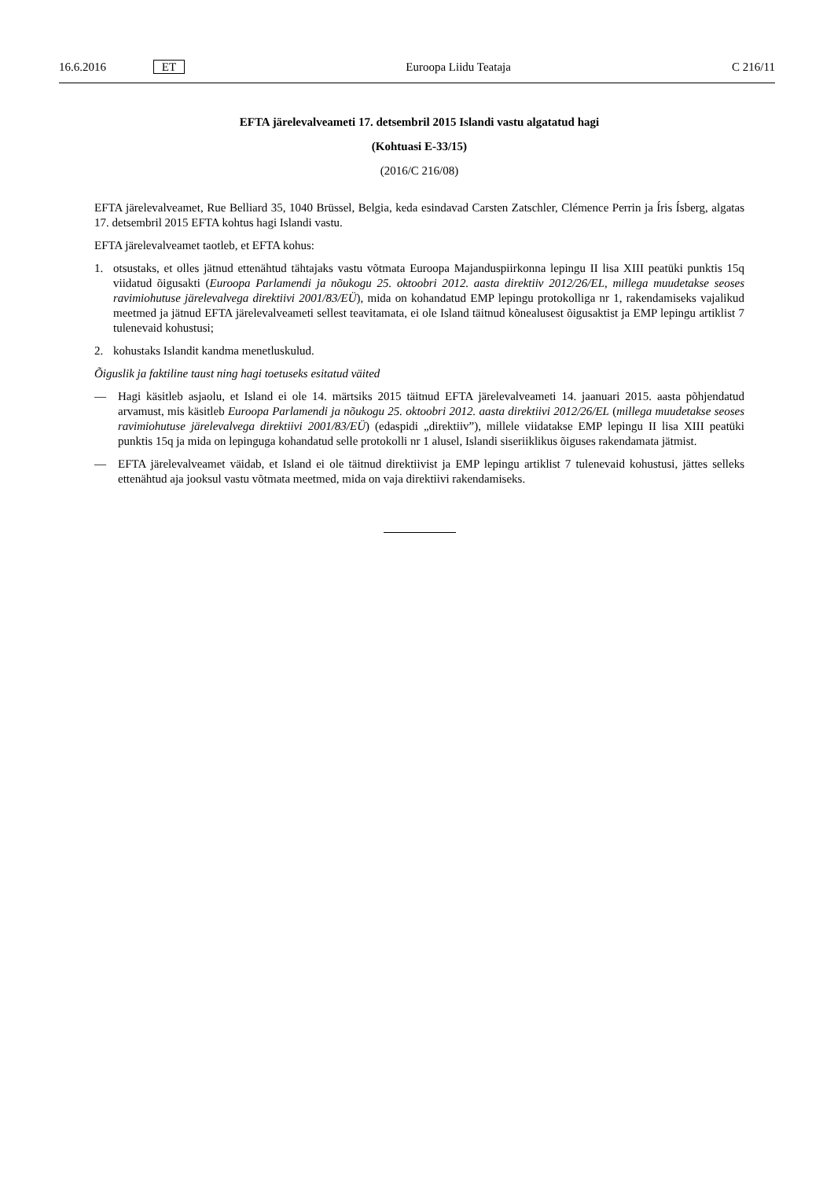16.6.2016 ET Euroopa Liidu Teataja C 216/11
EFTA järelevalveameti 17. detsembril 2015 Islandi vastu algatatud hagi
(Kohtuasi E-33/15)
(2016/C 216/08)
EFTA järelevalveamet, Rue Belliard 35, 1040 Brüssel, Belgia, keda esindavad Carsten Zatschler, Clémence Perrin ja Íris Ísberg, algatas 17. detsembril 2015 EFTA kohtus hagi Islandi vastu.
EFTA järelevalveamet taotleb, et EFTA kohus:
1. otsustaks, et olles jätnud ettenähtud tähtajaks vastu võtmata Euroopa Majanduspiirkonna lepingu II lisa XIII peatüki punktis 15q viidatud õigusakti (Euroopa Parlamendi ja nõukogu 25. oktoobri 2012. aasta direktiiv 2012/26/EL, millega muudetakse seoses ravimiohutuse järelevalvega direktiivi 2001/83/EÜ), mida on kohandatud EMP lepingu protokolliga nr 1, rakendamiseks vajalikud meetmed ja jätnud EFTA järelevalveameti sellest teavitamata, ei ole Island täitnud kõnealusest õigusaktist ja EMP lepingu artiklist 7 tulenevaid kohustusi;
2. kohustaks Islandit kandma menetluskulud.
Õiguslik ja faktiline taust ning hagi toetuseks esitatud väited
— Hagi käsitleb asjaolu, et Island ei ole 14. märtsiks 2015 täitnud EFTA järelevalveameti 14. jaanuari 2015. aasta põhjendatud arvamust, mis käsitleb Euroopa Parlamendi ja nõukogu 25. oktoobri 2012. aasta direktiivi 2012/26/EL (millega muudetakse seoses ravimiohutuse järelevalvega direktiivi 2001/83/EÜ) (edaspidi „direktiiv”), millele viidatakse EMP lepingu II lisa XIII peatüki punktis 15q ja mida on lepinguga kohandatud selle protokolli nr 1 alusel, Islandi siseriiklikus õiguses rakendamata jätmist.
— EFTA järelevalveamet väidab, et Island ei ole täitnud direktiivist ja EMP lepingu artiklist 7 tulenevaid kohustusi, jättes selleks ettenähtud aja jooksul vastu võtmata meetmed, mida on vaja direktiivi rakendamiseks.